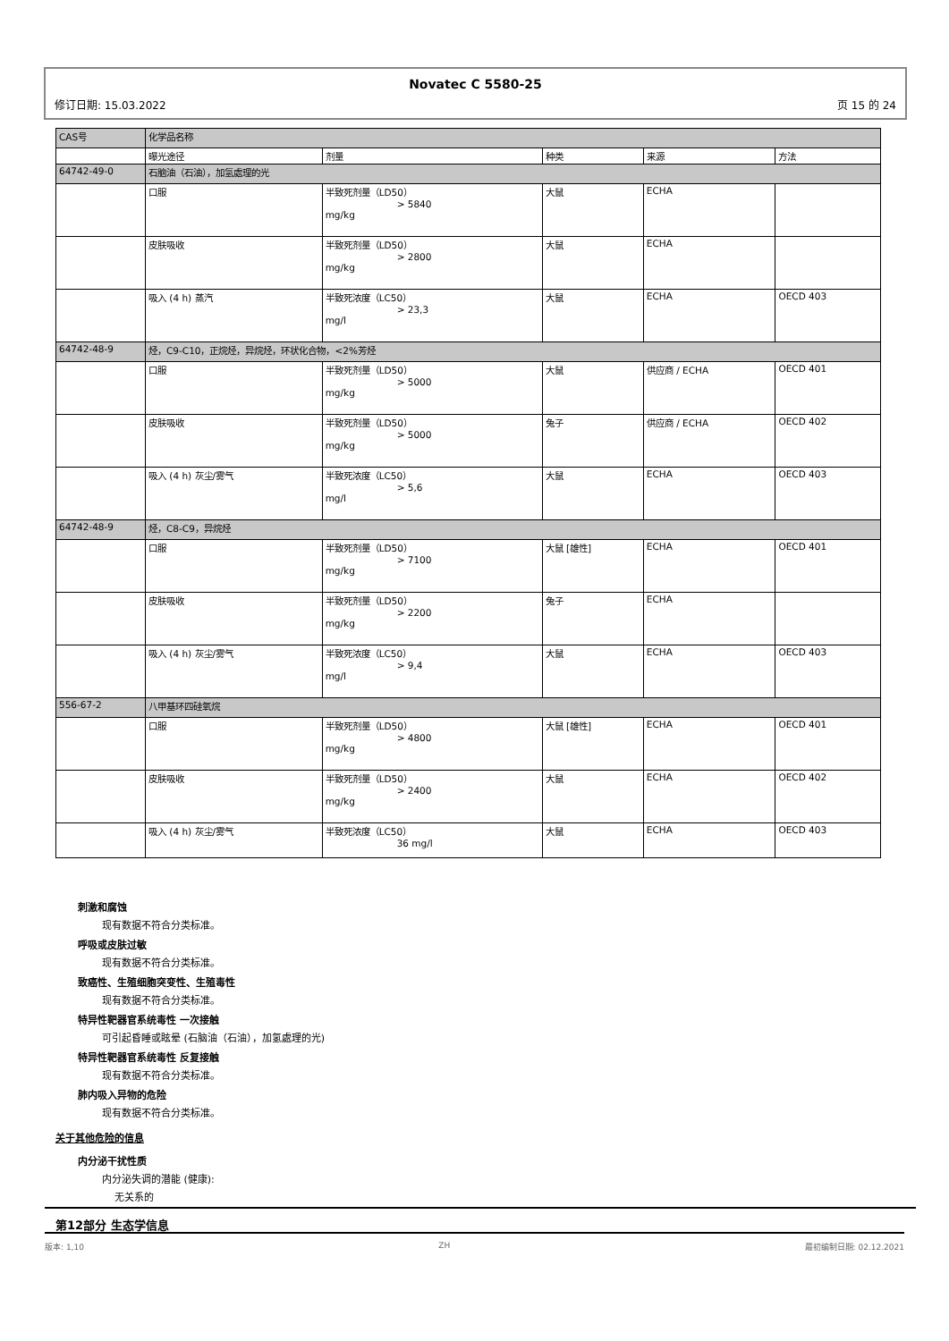Novatec C 5580-25
修订日期: 15.03.2022 页 15 的 24
| CAS号 | 化学品名称 | | | | |
| | 曝光途径 | 剂量 | 种类 | 来源 | 方法 |
| 64742-49-0 | 石脑油（石油），加氢處理的光 | | | | |
| | 口服 | 半致死剂量（LD50） > 5840 mg/kg | 大鼠 | ECHA | |
| | 皮肤吸收 | 半致死剂量（LD50） > 2800 mg/kg | 大鼠 | ECHA | |
| | 吸入 (4 h) 蒸汽 | 半致死浓度（LC50） > 23,3 mg/l | 大鼠 | ECHA | OECD 403 |
| 64742-48-9 | 烃，C9-C10，正烷烃，异烷烃，环状化合物，<2%芳烃 | | | | |
| | 口服 | 半致死剂量（LD50） > 5000 mg/kg | 大鼠 | 供应商 / ECHA | OECD 401 |
| | 皮肤吸收 | 半致死剂量（LD50） > 5000 mg/kg | 兔子 | 供应商 / ECHA | OECD 402 |
| | 吸入 (4 h) 灰尘/雾气 | 半致死浓度（LC50） > 5,6 mg/l | 大鼠 | ECHA | OECD 403 |
| 64742-48-9 | 烃，C8-C9，异烷烃 | | | | |
| | 口服 | 半致死剂量（LD50） > 7100 mg/kg | 大鼠 [雄性] | ECHA | OECD 401 |
| | 皮肤吸收 | 半致死剂量（LD50） > 2200 mg/kg | 兔子 | ECHA | |
| | 吸入 (4 h) 灰尘/雾气 | 半致死浓度（LC50） > 9,4 mg/l | 大鼠 | ECHA | OECD 403 |
| 556-67-2 | 八甲基环四硅氧烷 | | | | |
| | 口服 | 半致死剂量（LD50） > 4800 mg/kg | 大鼠 [雄性] | ECHA | OECD 401 |
| | 皮肤吸收 | 半致死剂量（LD50） > 2400 mg/kg | 大鼠 | ECHA | OECD 402 |
| | 吸入 (4 h) 灰尘/雾气 | 半致死浓度（LC50） 36 mg/l | 大鼠 | ECHA | OECD 403 |
刺激和腐蚀
现有数据不符合分类标准。
呼吸或皮肤过敏
现有数据不符合分类标准。
致癌性、生殖细胞突变性、生殖毒性
现有数据不符合分类标准。
特异性靶器官系统毒性 一次接触
可引起昏睡或眩晕 (石脑油（石油），加氢處理的光)
特异性靶器官系统毒性 反复接触
现有数据不符合分类标准。
肺内吸入异物的危险
现有数据不符合分类标准。
关于其他危险的信息
内分泌干扰性质
内分泌失调的潜能 (健康):
无关系的
第12部分 生态学信息
版本: 1,10 ZH 最初编制日期: 02.12.2021